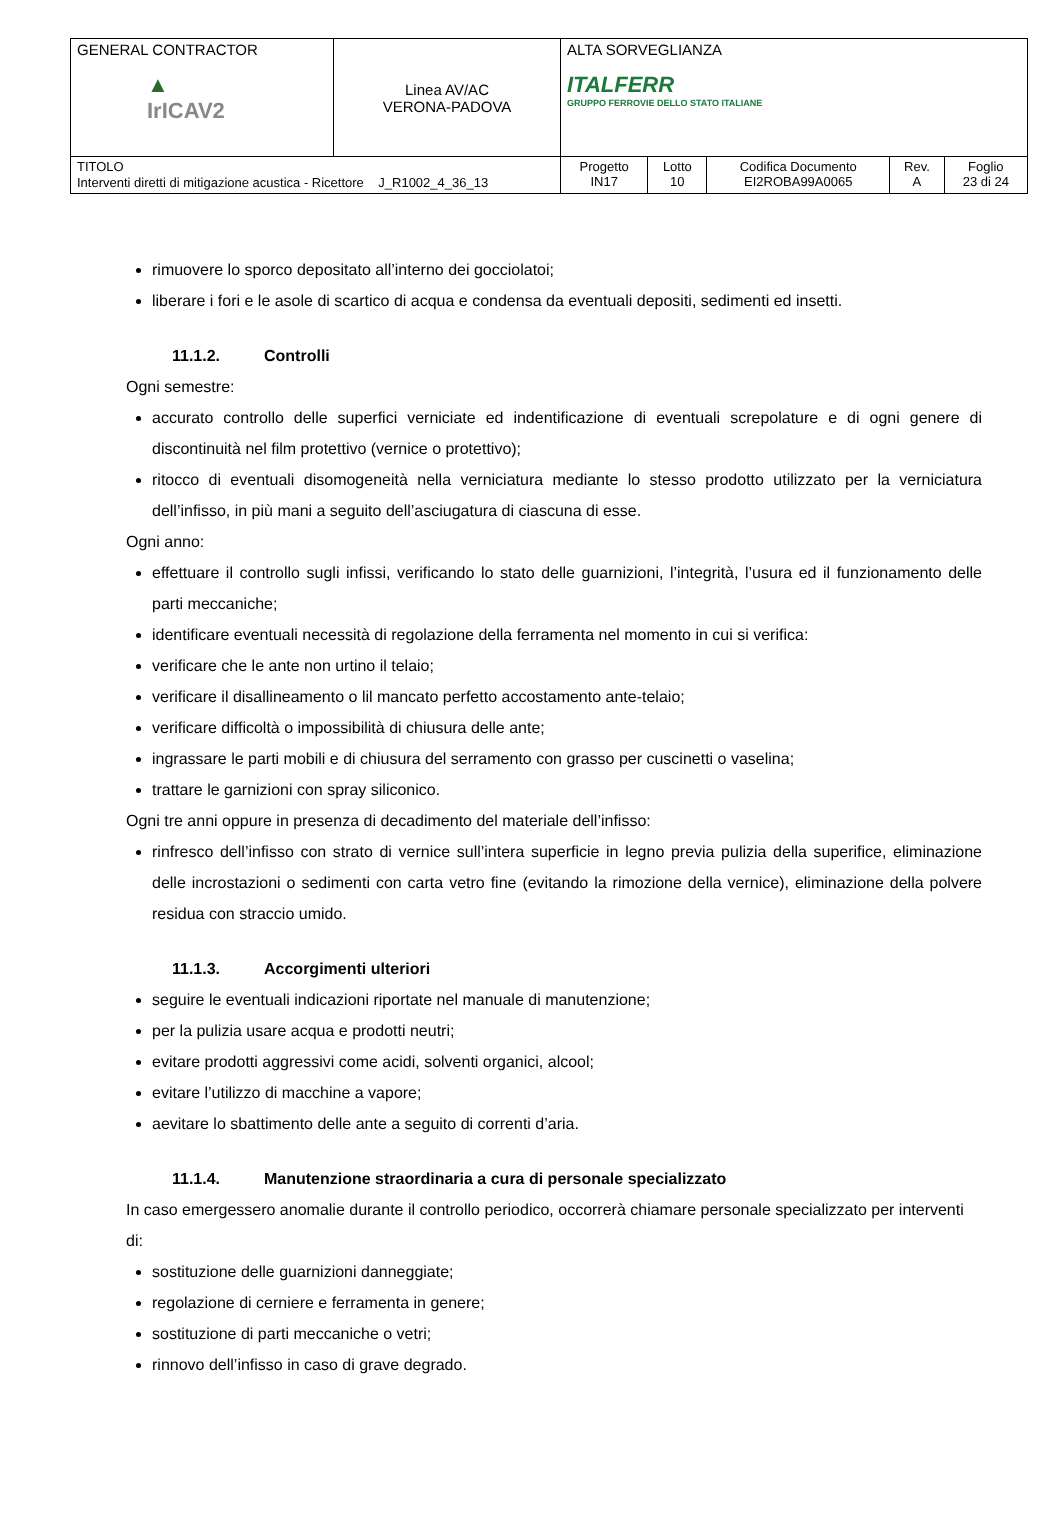| GENERAL CONTRACTOR ▲ IrICAV2 | Linea AV/AC VERONA-PADOVA | ALTA SORVEGLIANZA ITALFERR GRUPPO FERROVIE DELLO STATO ITALIANE | | | | |
| TITOLO Interventi diretti di mitigazione acustica - Ricettore J_R1002_4_36_13 | | Progetto IN17 | Lotto 10 | Codifica Documento EI2ROBA99A0065 | Rev. A | Foglio 23 di 24 |
rimuovere lo sporco depositato all’interno dei gocciolatoi;
liberare i fori e le asole di scartico di acqua e condensa da eventuali depositi, sedimenti ed insetti.
11.1.2. Controlli
Ogni semestre:
accurato controllo delle superfici verniciate ed indentificazione di eventuali screpolature e di ogni genere di discontinuità nel film protettivo (vernice o protettivo);
ritocco di eventuali disomogeneità nella verniciatura mediante lo stesso prodotto utilizzato per la verniciatura dell’infisso, in più mani a seguito dell’asciugatura di ciascuna di esse.
Ogni anno:
effettuare il controllo sugli infissi, verificando lo stato delle guarnizioni, l’integrità, l’usura ed il funzionamento delle parti meccaniche;
identificare eventuali necessità di regolazione della ferramenta nel momento in cui si verifica:
verificare che le ante non urtino il telaio;
verificare il disallineamento o lil mancato perfetto accostamento ante-telaio;
verificare difficoltà o impossibilità di chiusura delle ante;
ingrassare le parti mobili e di chiusura del serramento con grasso per cuscinetti o vaselina;
trattare le garnizioni con spray siliconico.
Ogni tre anni oppure in presenza di decadimento del materiale dell’infisso:
rinfresco dell’infisso con strato di vernice sull’intera superficie in legno previa pulizia della superifice, eliminazione delle incrostazioni o sedimenti con carta vetro fine (evitando la rimozione della vernice), eliminazione della polvere residua con straccio umido.
11.1.3. Accorgimenti ulteriori
seguire le eventuali indicazioni riportate nel manuale di manutenzione;
per la pulizia usare acqua e prodotti neutri;
evitare prodotti aggressivi come acidi, solventi organici, alcool;
evitare l’utilizzo di macchine a vapore;
aevitare lo sbattimento delle ante a seguito di correnti d’aria.
11.1.4. Manutenzione straordinaria a cura di personale specializzato
In caso emergessero anomalie durante il controllo periodico, occorrerà chiamare personale specializzato per interventi di:
sostituzione delle guarnizioni danneggiate;
regolazione di cerniere e ferramenta in genere;
sostituzione di parti meccaniche o vetri;
rinnovo dell’infisso in caso di grave degrado.